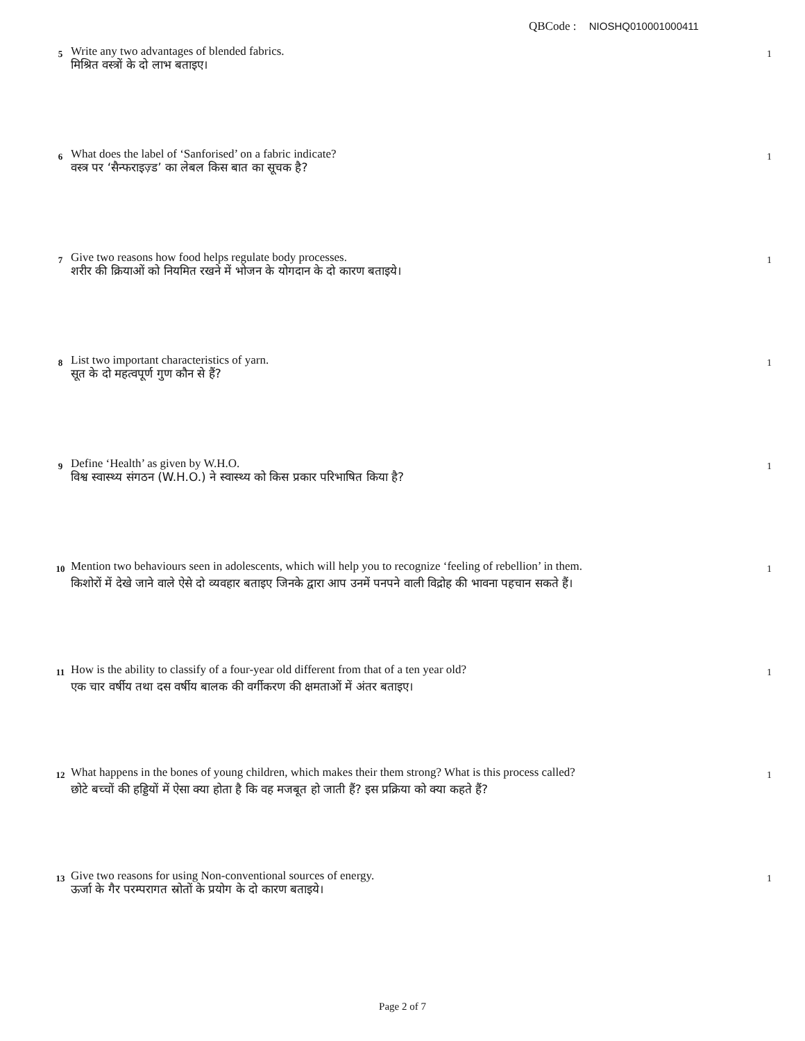QBCode : NIOSHQ010001000411
5
Write any two advantages of blended fabrics.
मिश्रित वस्त्रों के दो लाभ बताइए।
1
6
What does the label of ‘Sanforised’ on a fabric indicate?
वस्त्र पर ‘सैन्फराइज़्ड’ का लेबल किस बात का सूचक है?
1
7
Give two reasons how food helps regulate body processes.
शरीर की क्रियाओं को नियमित रखने में भोजन के योगदान के दो कारण बताइये।
1
8
List two important characteristics of yarn.
सूत के दो महत्वपूर्ण गुण कौन से हैं?
1
9
Define ‘Health’ as given by W.H.O.
विश्व स्वास्थ्य संगठन (W.H.O.) ने स्वास्थ्य को किस प्रकार परिभाषित किया है?
1
10
Mention two behaviours seen in adolescents, which will help you to recognize ‘feeling of rebellion’ in them.
किशोरों में देखे जाने वाले ऐसे दो व्यवहार बताइए जिनके द्वारा आप उनमें पनपने वाली विद्रोह की भावना पहचान सकते हैं।
1
11
How is the ability to classify of a four-year old different from that of a ten year old?
एक चार वर्षीय तथा दस वर्षीय बालक की वर्गीकरण की क्षमताओं में अंतर बताइए।
1
12
What happens in the bones of young children, which makes their them strong? What is this process called?
छोटे बच्चों की हड्डियों में ऐसा क्या होता है कि वह मजबूत हो जाती हैं? इस प्रक्रिया को क्या कहते हैं?
1
13
Give two reasons for using Non-conventional sources of energy.
ऊर्जा के गैर परम्परागत स्रोतों के प्रयोग के दो कारण बताइये।
1
Page 2 of 7